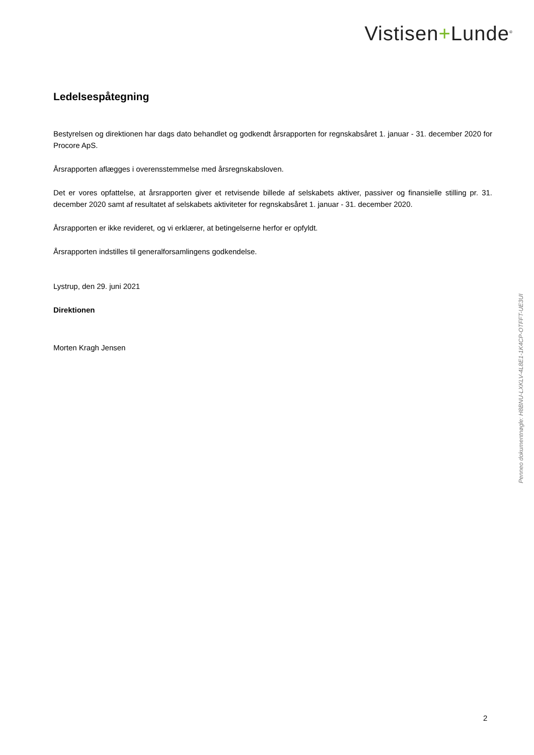Vistisen+Lunde<sup>®</sup>
Ledelsespåtegning
Bestyrelsen og direktionen har dags dato behandlet og godkendt årsrapporten for regnskabsåret 1. januar - 31. december 2020 for Procore ApS.
Årsrapporten aflægges i overensstemmelse med årsregnskabsloven.
Det er vores opfattelse, at årsrapporten giver et retvisende billede af selskabets aktiver, passiver og finansielle stilling pr. 31. december 2020 samt af resultatet af selskabets aktiviteter for regnskabsåret 1. januar - 31. december 2020.
Årsrapporten er ikke revideret, og vi erklærer, at betingelserne herfor er opfyldt.
Årsrapporten indstilles til generalforsamlingens godkendelse.
Lystrup, den 29. juni 2021
Direktionen
Morten Kragh Jensen
Penneo dokumentnøgle: H8BNU-LXKLV-4L8E1-1K4CP-OTFFT-UE3UI
2